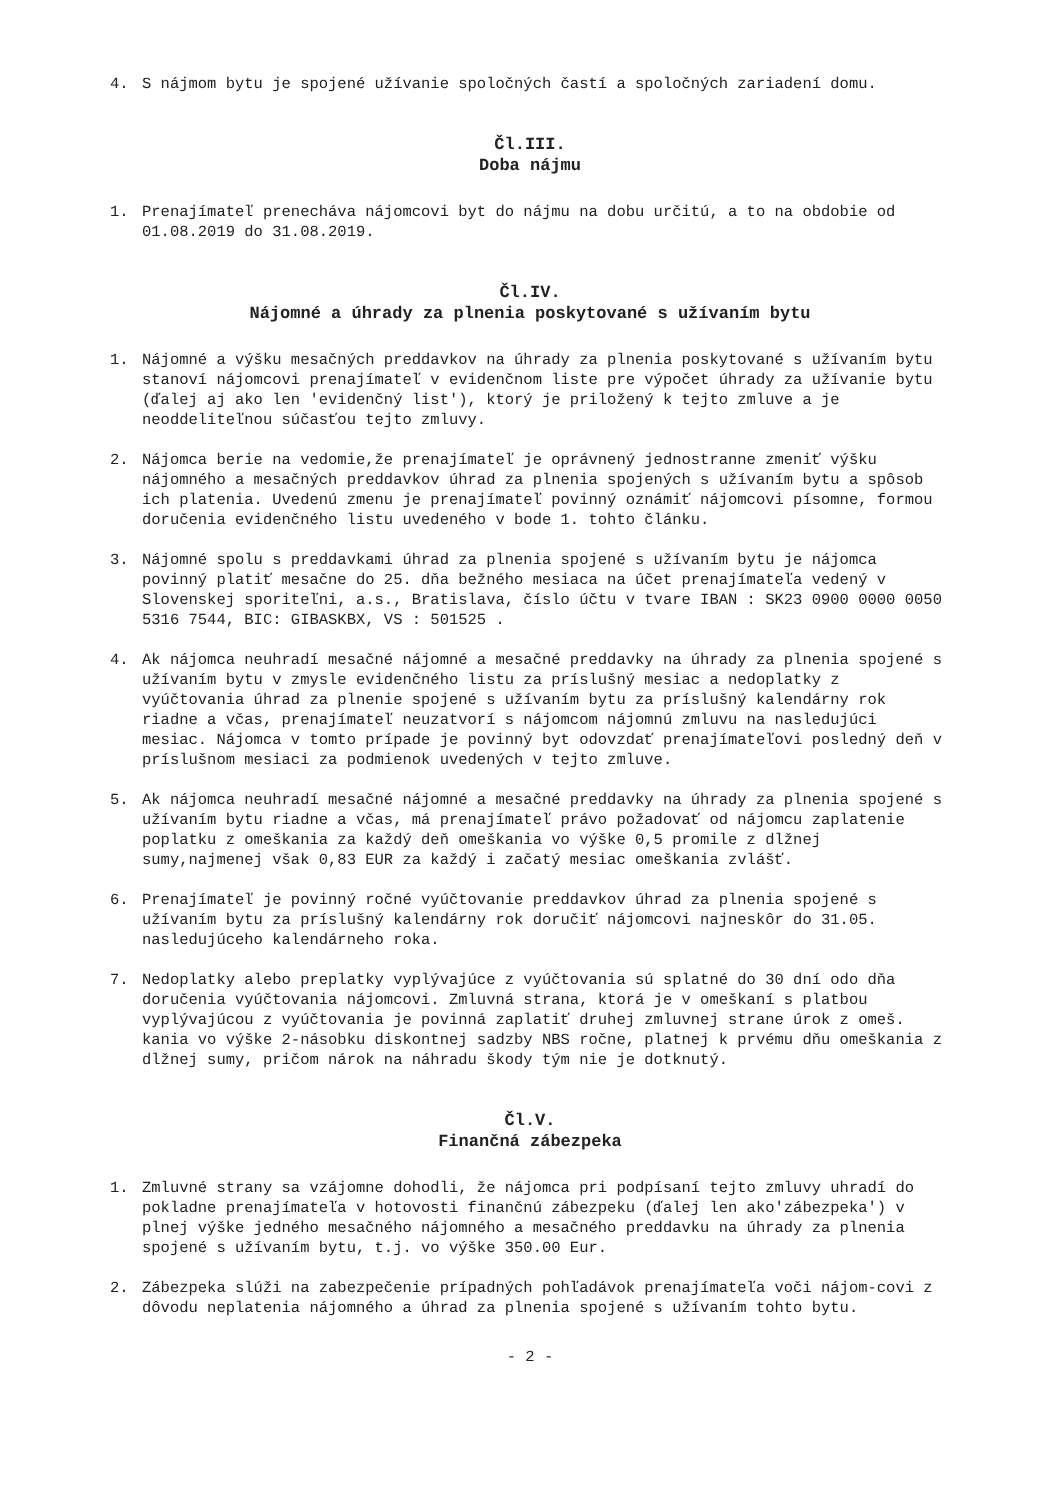4. S nájmom bytu je spojené užívanie spoločných častí a spoločných zariadení domu.
Čl.III.
Doba nájmu
1. Prenajímateľ prenecháva nájomcovi byt do nájmu na dobu určitú, a to na obdobie od 01.08.2019 do 31.08.2019.
Čl.IV.
Nájomné a úhrady za plnenia poskytované s užívaním bytu
1. Nájomné a výšku mesačných preddavkov na úhrady za plnenia poskytované s užívaním bytu stanoví nájomcovi prenajímateľ v evidenčnom liste pre výpočet úhrady za užívanie bytu (ďalej aj ako len 'evidenčný list'), ktorý je priložený k tejto zmluve a je neoddeliteľnou súčasťou tejto zmluvy.
2. Nájomca berie na vedomie,že prenajímateľ je oprávnený jednostranne zmeniť výšku nájomného a mesačných preddavkov úhrad za plnenia spojených s užívaním bytu a spôsob ich platenia. Uvedenú zmenu je prenajímateľ povinný oznámiť nájomcovi písomne, formou doručenia evidenčného listu uvedeného v bode 1. tohto článku.
3. Nájomné spolu s preddavkami úhrad za plnenia spojené s užívaním bytu je nájomca povinný platiť mesačne do 25. dňa bežného mesiaca na účet prenajímateľa vedený v Slovenskej sporiteľni, a.s., Bratislava, číslo účtu v tvare IBAN : SK23 0900 0000 0050 5316 7544, BIC: GIBASKBX, VS : 501525 .
4. Ak nájomca neuhradí mesačné nájomné a mesačné preddavky na úhrady za plnenia spojené s užívaním bytu v zmysle evidenčného listu za príslušný mesiac a nedoplatky z vyúčtovania úhrad za plnenie spojené s užívaním bytu za príslušný kalendárny rok riadne a včas, prenajímateľ neuzatvorí s nájomcom nájomnú zmluvu na nasledujúci mesiac. Nájomca v tomto prípade je povinný byt odovzdať prenajímateľovi posledný deň v príslušnom mesiaci za podmienok uvedených v tejto zmluve.
5. Ak nájomca neuhradí mesačné nájomné a mesačné preddavky na úhrady za plnenia spojené s užívaním bytu riadne a včas, má prenajímateľ právo požadovať od nájomcu zaplatenie poplatku z omeškania za každý deň omeškania vo výške 0,5 promile z dlžnej sumy,najmenej však 0,83 EUR za každý i začatý mesiac omeškania zvlášť.
6. Prenajímateľ je povinný ročné vyúčtovanie preddavkov úhrad za plnenia spojené s užívaním bytu za príslušný kalendárny rok doručiť nájomcovi najneskôr do 31.05. nasledujúceho kalendárneho roka.
7. Nedoplatky alebo preplatky vyplývajúce z vyúčtovania sú splatné do 30 dní odo dňa doručenia vyúčtovania nájomcovi. Zmluvná strana, ktorá je v omeškaní s platbou vyplývajúcou z vyúčtovania je povinná zaplatiť druhej zmluvnej strane úrok z omeš. kania vo výške 2-násobku diskontnej sadzby NBS ročne, platnej k prvému dňu omeškania z dlžnej sumy, pričom nárok na náhradu škody tým nie je dotknutý.
Čl.V.
Finančná zábezpeka
1. Zmluvné strany sa vzájomne dohodli, že nájomca pri podpísaní tejto zmluvy uhradí do pokladne prenajímateľa v hotovosti finančnú zábezpeku (ďalej len ako'zábezpeka') v plnej výške jedného mesačného nájomného a mesačného preddavku na úhrady za plnenia spojené s užívaním bytu, t.j. vo výške 350.00 Eur.
2. Zábezpeka slúži na zabezpečenie prípadných pohľadávok prenajímateľa voči nájom-covi z dôvodu neplatenia nájomného a úhrad za plnenia spojené s užívaním tohto bytu.
- 2 -